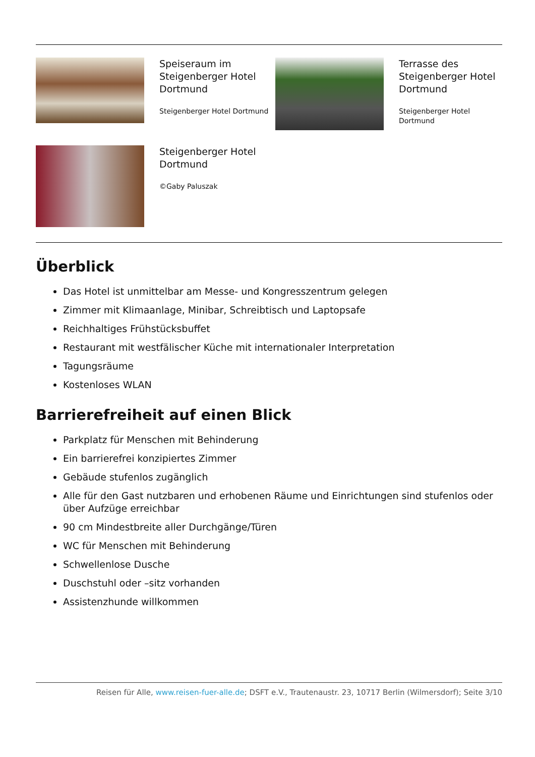| | Speiseraum im Steigenberger Hotel Dortmund Steigenberger Hotel Dortmund | | Terrasse des Steigenberger Hotel Dortmund Steigenberger Hotel Dortmund |
| | Steigenberger Hotel Dortmund ©Gaby Paluszak | | |
Überblick
Das Hotel ist unmittelbar am Messe- und Kongresszentrum gelegen
Zimmer mit Klimaanlage, Minibar, Schreibtisch und Laptopsafe
Reichhaltiges Frühstücksbuffet
Restaurant mit westfälischer Küche mit internationaler Interpretation
Tagungsräume
Kostenloses WLAN
Barrierefreiheit auf einen Blick
Parkplatz für Menschen mit Behinderung
Ein barrierefrei konzipiertes Zimmer
Gebäude stufenlos zugänglich
Alle für den Gast nutzbaren und erhobenen Räume und Einrichtungen sind stufenlos oder über Aufzüge erreichbar
90 cm Mindestbreite aller Durchgänge/Türen
WC für Menschen mit Behinderung
Schwellenlose Dusche
Duschstuhl oder –sitz vorhanden
Assistenzhunde willkommen
Reisen für Alle, www.reisen-fuer-alle.de; DSFT e.V., Trautenaustr. 23, 10717 Berlin (Wilmersdorf); Seite 3/10